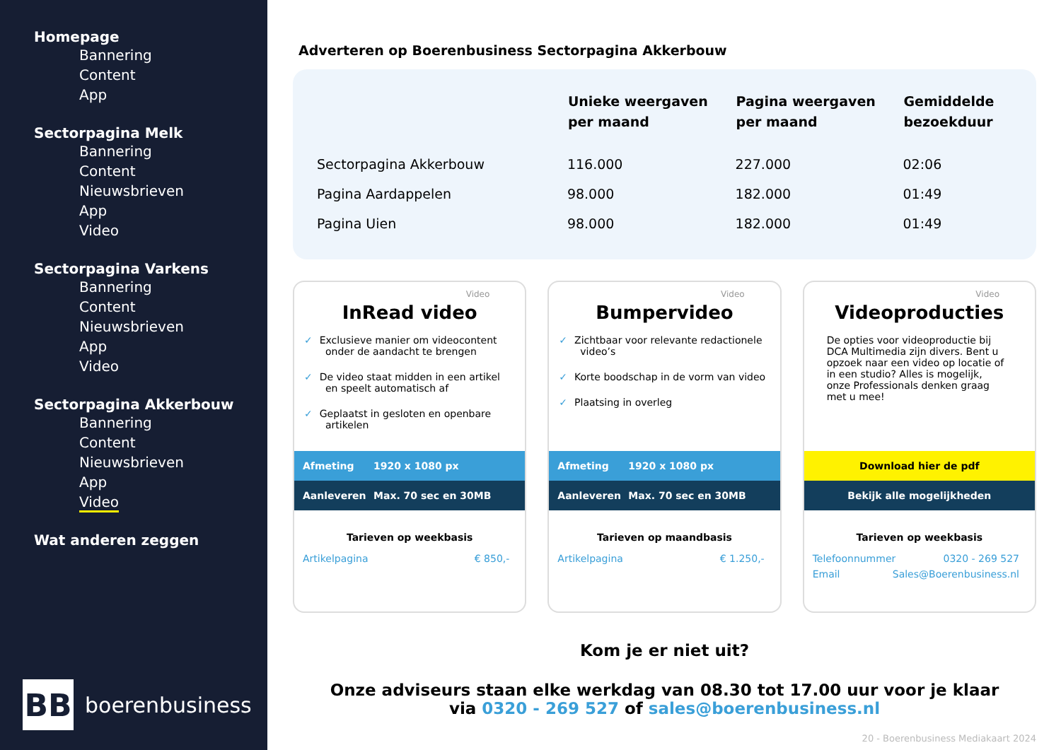Homepage
Bannering
Content
App
Sectorpagina Melk
Bannering
Content
Nieuwsbrieven
App
Video
Sectorpagina Varkens
Bannering
Content
Nieuwsbrieven
App
Video
Sectorpagina Akkerbouw
Bannering
Content
Nieuwsbrieven
App
Video
Wat anderen zeggen
BB
boerenbusiness
Adverteren op Boerenbusiness Sectorpagina Akkerbouw
| | Unieke weergaven per maand | Pagina weergaven per maand | Gemiddelde bezoekduur |
| --- | --- | --- | --- |
| Sectorpagina Akkerbouw | 116.000 | 227.000 | 02:06 |
| Pagina Aardappelen | 98.000 | 182.000 | 01:49 |
| Pagina Uien | 98.000 | 182.000 | 01:49 |
Video
InRead video
✓ Exclusieve manier om videocontent onder de aandacht te brengen
✓ De video staat midden in een artikel en speelt automatisch af
✓ Geplaatst in gesloten en openbare artikelen
Afmeting 1920 x 1080 px
Aanleveren Max. 70 sec en 30MB
Tarieven op weekbasis
Artikelpagina € 850,-
Video
Bumpervideo
✓ Zichtbaar voor relevante redactionele video’s
✓ Korte boodschap in de vorm van video
✓ Plaatsing in overleg
Afmeting 1920 x 1080 px
Aanleveren Max. 70 sec en 30MB
Tarieven op maandbasis
Artikelpagina € 1.250,-
Video
Videoproducties
De opties voor videoproductie bij DCA Multimedia zijn divers. Bent u opzoek naar een video op locatie of in een studio? Alles is mogelijk, onze Professionals denken graag met u mee!
Download hier de pdf
Bekijk alle mogelijkheden
Tarieven op weekbasis
Telefoonnummer 0320 - 269 527
Email Sales@Boerenbusiness.nl
Kom je er niet uit?
Onze adviseurs staan elke werkdag van 08.30 tot 17.00 uur voor je klaar
via 0320 - 269 527 of sales@boerenbusiness.nl
20 - Boerenbusiness Mediakaart 2024